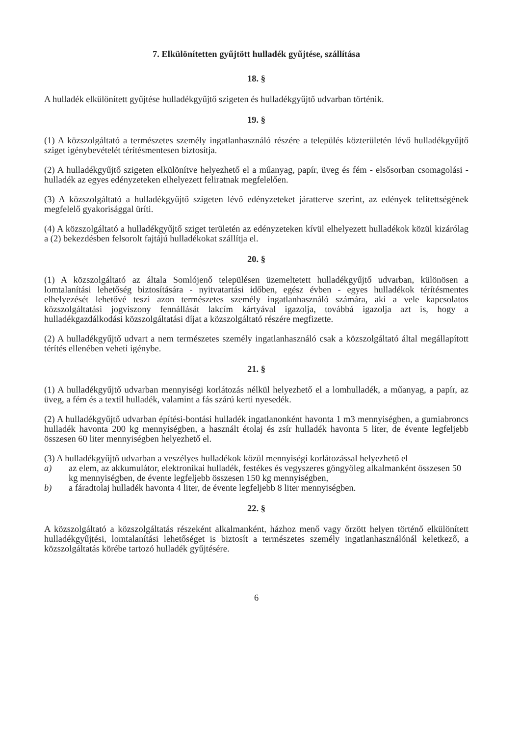7. Elkülönítetten gyűjtött hulladék gyűjtése, szállítása
18. §
A hulladék elkülönített gyűjtése hulladékgyűjtő szigeten és hulladékgyűjtő udvarban történik.
19. §
(1) A közszolgáltató a természetes személy ingatlanhasználó részére a település közterületén lévő hulladékgyűjtő sziget igénybevételét térítésmentesen biztosítja.
(2) A hulladékgyűjtő szigeten elkülönítve helyezhető el a műanyag, papír, üveg és fém - elsősorban csomagolási - hulladék az egyes edényzeteken elhelyezett feliratnak megfelelően.
(3) A közszolgáltató a hulladékgyűjtő szigeten lévő edényzeteket járatterve szerint, az edények telítettségének megfelelő gyakorisággal üríti.
(4) A közszolgáltató a hulladékgyűjtő sziget területén az edényzeteken kívül elhelyezett hulladékok közül kizárólag a (2) bekezdésben felsorolt fajtájú hulladékokat szállítja el.
20. §
(1) A közszolgáltató az általa Somlójenő településen üzemeltetett hulladékgyűjtő udvarban, különösen a lomtalanítási lehetőség biztosítására - nyitvatartási időben, egész évben - egyes hulladékok térítésmentes elhelyezését lehetővé teszi azon természetes személy ingatlanhasználó számára, aki a vele kapcsolatos közszolgáltatási jogviszony fennállását lakcím kártyával igazolja, továbbá igazolja azt is, hogy a hulladékgazdálkodási közszolgáltatási díjat a közszolgáltató részére megfizette.
(2) A hulladékgyűjtő udvart a nem természetes személy ingatlanhasználó csak a közszolgáltató által megállapított térítés ellenében veheti igénybe.
21. §
(1) A hulladékgyűjtő udvarban mennyiségi korlátozás nélkül helyezhető el a lomhulladék, a műanyag, a papír, az üveg, a fém és a textil hulladék, valamint a fás szárú kerti nyesedék.
(2) A hulladékgyűjtő udvarban építési-bontási hulladék ingatlanonként havonta 1 m3 mennyiségben, a gumiabroncs hulladék havonta 200 kg mennyiségben, a használt étolaj és zsír hulladék havonta 5 liter, de évente legfeljebb összesen 60 liter mennyiségben helyezhető el.
(3) A hulladékgyűjtő udvarban a veszélyes hulladékok közül mennyiségi korlátozással helyezhető el
a) az elem, az akkumulátor, elektronikai hulladék, festékes és vegyszeres göngyöleg alkalmanként összesen 50 kg mennyiségben, de évente legfeljebb összesen 150 kg mennyiségben,
b) a fáradtolaj hulladék havonta 4 liter, de évente legfeljebb 8 liter mennyiségben.
22. §
A közszolgáltató a közszolgáltatás részeként alkalmanként, házhoz menő vagy őrzött helyen történő elkülönített hulladékgyűjtési, lomtalanítási lehetőséget is biztosít a természetes személy ingatlanhasználónál keletkező, a közszolgáltatás körébe tartozó hulladék gyűjtésére.
6